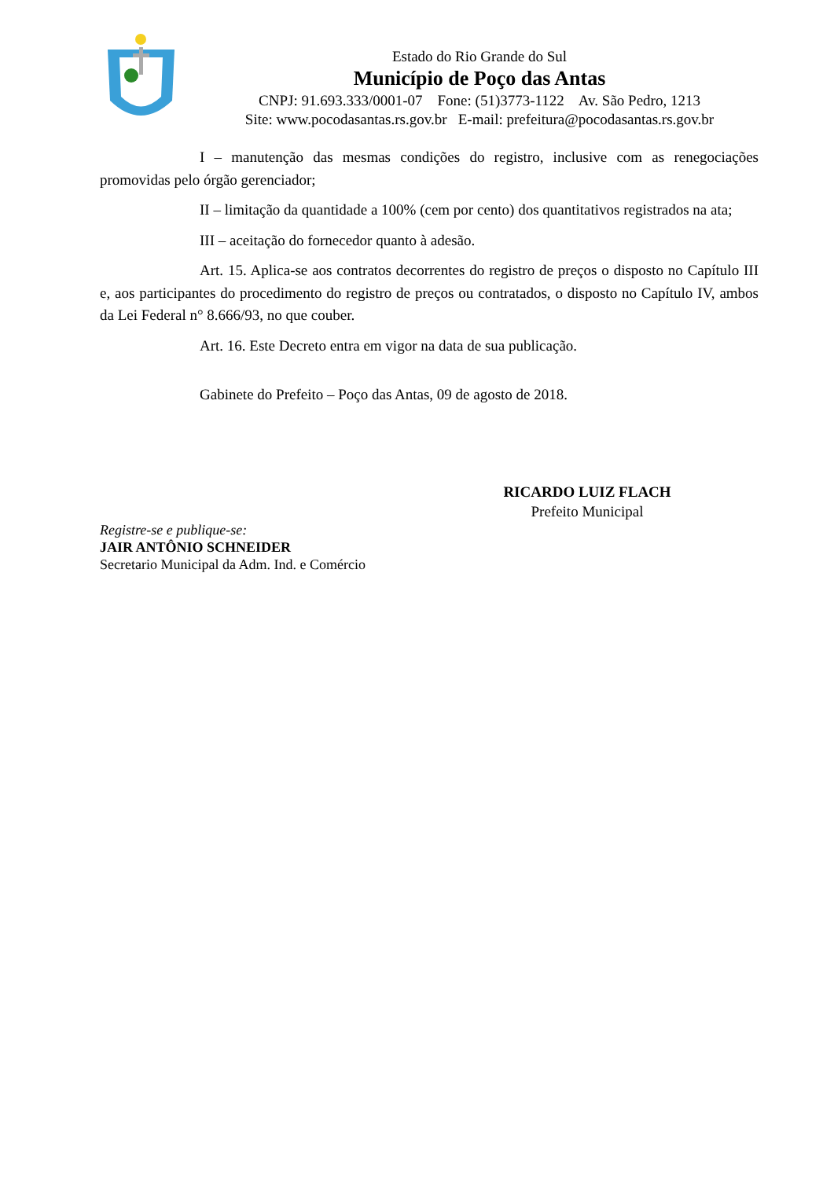Estado do Rio Grande do Sul
Município de Poço das Antas
CNPJ: 91.693.333/0001-07 Fone: (51)3773-1122 Av. São Pedro, 1213
Site: www.pocodasantas.rs.gov.br E-mail: prefeitura@pocodasantas.rs.gov.br
I – manutenção das mesmas condições do registro, inclusive com as renegociações promovidas pelo órgão gerenciador;
II – limitação da quantidade a 100% (cem por cento) dos quantitativos registrados na ata;
III – aceitação do fornecedor quanto à adesão.
Art. 15. Aplica-se aos contratos decorrentes do registro de preços o disposto no Capítulo III e, aos participantes do procedimento do registro de preços ou contratados, o disposto no Capítulo IV, ambos da Lei Federal n° 8.666/93, no que couber.
Art. 16. Este Decreto entra em vigor na data de sua publicação.
Gabinete do Prefeito – Poço das Antas, 09 de agosto de 2018.
RICARDO LUIZ FLACH
Prefeito Municipal
Registre-se e publique-se:
JAIR ANTÔNIO SCHNEIDER
Secretario Municipal da Adm. Ind. e Comércio